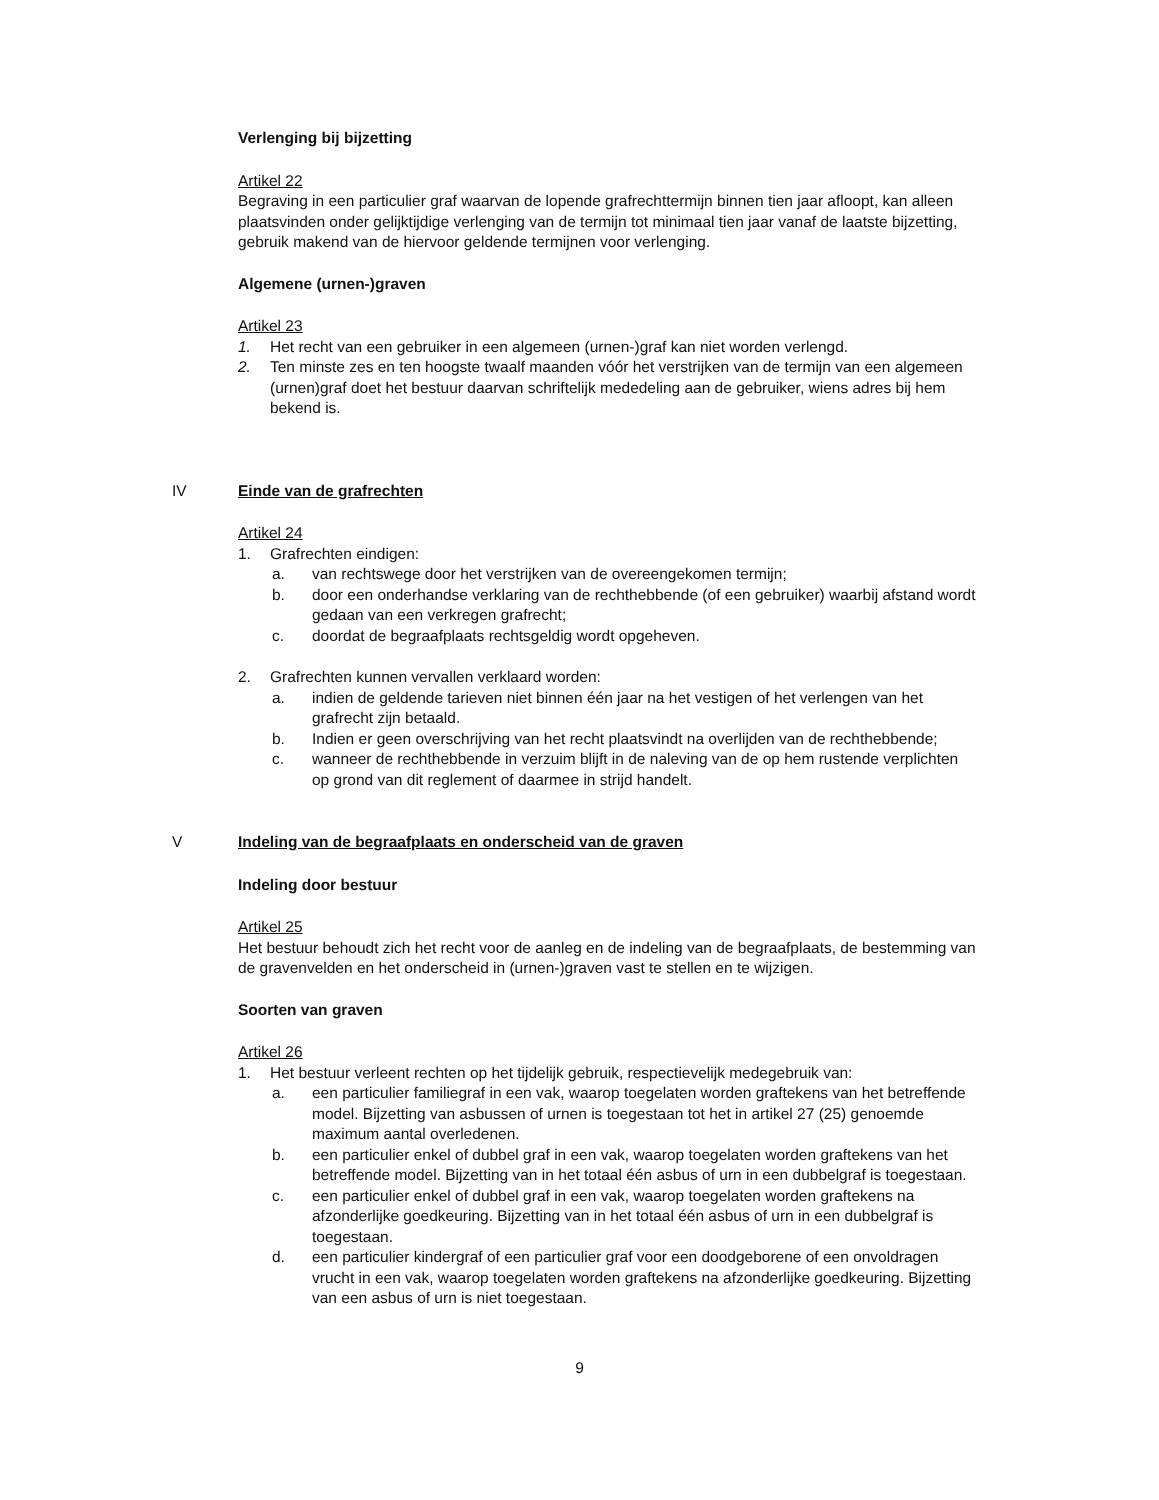Verlenging bij bijzetting
Artikel 22
Begraving in een particulier graf waarvan de lopende grafrechttermijn binnen tien jaar afloopt, kan alleen plaatsvinden onder gelijktijdige verlenging van de termijn tot minimaal tien jaar vanaf de laatste bijzetting, gebruik makend van de hiervoor geldende termijnen voor verlenging.
Algemene (urnen-)graven
Artikel 23
1. Het recht van een gebruiker in een algemeen (urnen-)graf kan niet worden verlengd.
2. Ten minste zes en ten hoogste twaalf maanden vóór het verstrijken van de termijn van een algemeen (urnen)graf doet het bestuur daarvan schriftelijk mededeling aan de gebruiker, wiens adres bij hem bekend is.
IV Einde van de grafrechten
Artikel 24
1. Grafrechten eindigen:
a. van rechtswege door het verstrijken van de overeengekomen termijn;
b. door een onderhandse verklaring van de rechthebbende (of een gebruiker) waarbij afstand wordt gedaan van een verkregen grafrecht;
c. doordat de begraafplaats rechtsgeldig wordt opgeheven.
2. Grafrechten kunnen vervallen verklaard worden:
a. indien de geldende tarieven niet binnen één jaar na het vestigen of het verlengen van het grafrecht zijn betaald.
b. Indien er geen overschrijving van het recht plaatsvindt na overlijden van de rechthebbende;
c. wanneer de rechthebbende in verzuim blijft in de naleving van de op hem rustende verplichten op grond van dit reglement of daarmee in strijd handelt.
V Indeling van de begraafplaats en onderscheid van de graven
Indeling door bestuur
Artikel 25
Het bestuur behoudt zich het recht voor de aanleg en de indeling van de begraafplaats, de bestemming van de gravenvelden en het onderscheid in (urnen-)graven vast te stellen en te wijzigen.
Soorten van graven
Artikel 26
1. Het bestuur verleent rechten op het tijdelijk gebruik, respectievelijk medegebruik van:
a. een particulier familiegraf in een vak, waarop toegelaten worden graftekens van het betreffende model. Bijzetting van asbussen of urnen is toegestaan tot het in artikel 27 (25) genoemde maximum aantal overledenen.
b. een particulier enkel of dubbel graf in een vak, waarop toegelaten worden graftekens van het betreffende model. Bijzetting van in het totaal één asbus of urn in een dubbelgraf is toegestaan.
c. een particulier enkel of dubbel graf in een vak, waarop toegelaten worden graftekens na afzonderlijke goedkeuring. Bijzetting van in het totaal één asbus of urn in een dubbelgraf is toegestaan.
d. een particulier kindergraf of een particulier graf voor een doodgeborene of een onvoldragen vrucht in een vak, waarop toegelaten worden graftekens na afzonderlijke goedkeuring. Bijzetting van een asbus of urn is niet toegestaan.
9